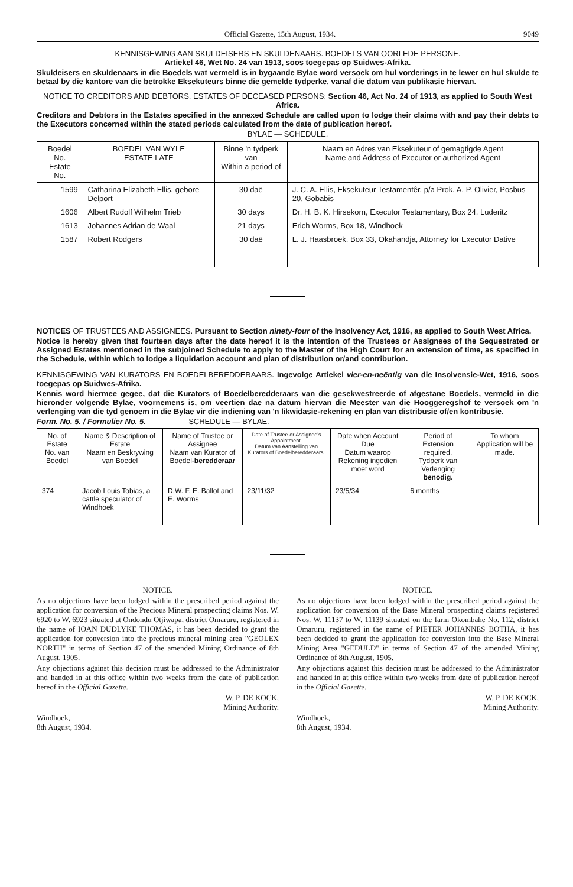Official Gazette, 15th August, 1934. 9049
KENNISGEWING AAN SKULDEISERS EN SKULDENAARS. BOEDELS VAN OORLEDE PERSONE.
Artiekel 46, Wet No. 24 van 1913, soos toegepas op Suidwes-Afrika.
Skuldeisers en skuldenaars in die Boedels wat vermeld is in bygaande Bylae word versoek om hul vorderings in te lewer en hul skulde te betaal by die kantore van die betrokke Eksekuteurs binne die gemelde tydperke, vanaf die datum van publikasie hiervan.
NOTICE TO CREDITORS AND DEBTORS. ESTATES OF DECEASED PERSONS: Section 46, Act No. 24 of 1913, as applied to South West Africa.
Creditors and Debtors in the Estates specified in the annexed Schedule are called upon to lodge their claims with and pay their debts to the Executors concerned within the stated periods calculated from the date of publication hereof.
BYLAE — SCHEDULE.
| Boedel No. Estate No. | BOEDEL VAN WYLE ESTATE LATE | Binne 'n tydperk van Within a period of | Naam en Adres van Eksekuteur of gemagtigde Agent Name and Address of Executor or authorized Agent |
| --- | --- | --- | --- |
| 1599 | Catharina Elizabeth Ellis, gebore Delport | 30 daë | J. C. A. Ellis, Eksekuteur Testamentêr, p/a Prok. A. P. Olivier, Posbus 20, Gobabis |
| 1606 | Albert Rudolf Wilhelm Trieb | 30 days | Dr. H. B. K. Hirsekorn, Executor Testamentary, Box 24, Luderitz |
| 1613 | Johannes Adrian de Waal | 21 days | Erich Worms, Box 18, Windhoek |
| 1587 | Robert Rodgers | 30 daë | L. J. Haasbroek, Box 33, Okahandja, Attorney for Executor Dative |
NOTICES OF TRUSTEES AND ASSIGNEES. Pursuant to Section ninety-four of the Insolvency Act, 1916, as applied to South West Africa.
Notice is hereby given that fourteen days after the date hereof it is the intention of the Trustees or Assignees of the Sequestrated or Assigned Estates mentioned in the subjoined Schedule to apply to the Master of the High Court for an extension of time, as specified in the Schedule, within which to lodge a liquidation account and plan of distribution or/and contribution.
KENNISGEWING VAN KURATORS EN BOEDELBEREDDERAARS. Ingevolge Artiekel vier-en-neëntig van die Insolvensie-Wet, 1916, soos toegepas op Suidwes-Afrika.
Kennis word hiermee gegee, dat die Kurators of Boedelberedderaars van die gesekwestreerde of afgestane Boedels, vermeld in die hieronder volgende Bylae, voornemens is, om veertien dae na datum hiervan die Meester van die Hooggeregshof te versoek om 'n verlenging van die tyd genoem in die Bylae vir die indiening van 'n likwidasie-rekening en plan van distribusie of/en kontribusie.
Form. No. 5. / Formulier No. 5. SCHEDULE — BYLAE.
| No. of Estate No. van Boedel | Name & Description of Estate Naam en Beskrywing van Boedel | Name of Trustee or Assignee Naam van Kurator of Boedel- beredderaar | Date of Trustee or Assignee's Appointment. Datum van Aanstelling van Kurators of Boedelberedderaars. | Date when Account Due Datum waarop Rekening ingedien moet word | Period of Extension required. Tydperk van Verlenging benodig. | To whom Application will be made. |
| --- | --- | --- | --- | --- | --- | --- |
| 374 | Jacob Louis Tobias, a cattle speculator of Windhoek | D.W. F. E. Ballot and E. Worms | 23/11/32 | 23/5/34 | 6 months | |
NOTICE.
As no objections have been lodged within the prescribed period against the application for conversion of the Precious Mineral prospecting claims Nos. W. 6920 to W. 6923 situated at Ondondu Otjiwapa, district Omaruru, registered in the name of IOAN DUDLYKE THOMAS, it has been decided to grant the application for conversion into the precious mineral mining area "GEOLEX NORTH" in terms of Section 47 of the amended Mining Ordinance of 8th August, 1905.
Any objections against this decision must be addressed to the Administrator and handed in at this office within two weeks from the date of publication hereof in the Official Gazette.
W. P. DE KOCK,
Mining Authority.
Windhoek,
8th August, 1934.
NOTICE.
As no objections have been lodged within the prescribed period against the application for conversion of the Base Mineral prospecting claims registered Nos. W. 11137 to W. 11139 situated on the farm Okombahe No. 112, district Omaruru, registered in the name of PIETER JOHANNES BOTHA, it has been decided to grant the application for conversion into the Base Mineral Mining Area "GEDULD" in terms of Section 47 of the amended Mining Ordinance of 8th August, 1905.
Any objections against this decision must be addressed to the Administrator and handed in at this office within two weeks from date of publication hereof in the Official Gazette.
W. P. DE KOCK,
Mining Authority.
Windhoek,
8th August, 1934.